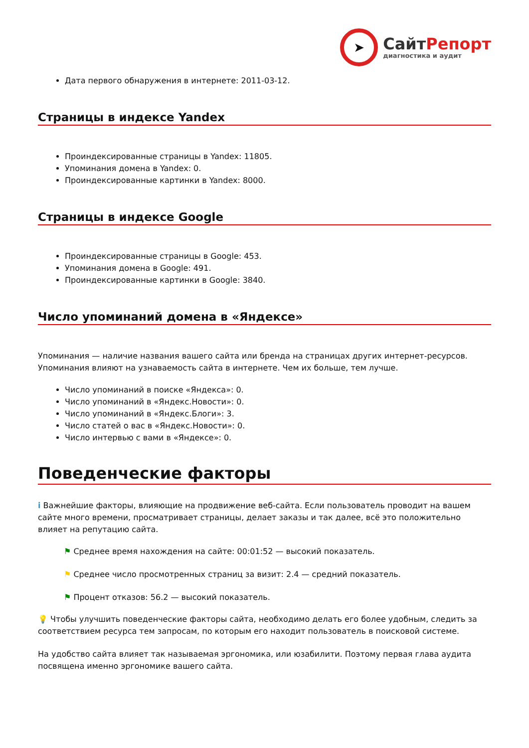➤
СайтРепорт
диагностика и аудит
Дата первого обнаружения в интернете: 2011-03-12.
Страницы в индексе Yandex
Проиндексированные страницы в Yandex: 11805.
Упоминания домена в Yandex: 0.
Проиндексированные картинки в Yandex: 8000.
Страницы в индексе Google
Проиндексированные страницы в Google: 453.
Упоминания домена в Google: 491.
Проиндексированные картинки в Google: 3840.
Число упоминаний домена в «Яндексе»
Упоминания — наличие названия вашего сайта или бренда на страницах других интернет-ресурсов. Упоминания влияют на узнаваемость сайта в интернете. Чем их больше, тем лучше.
Число упоминаний в поиске «Яндекса»: 0.
Число упоминаний в «Яндекс.Новости»: 0.
Число упоминаний в «Яндекс.Блоги»: 3.
Число статей о вас в «Яндекс.Новости»: 0.
Число интервью с вами в «Яндексе»: 0.
Поведенческие факторы
i Важнейшие факторы, влияющие на продвижение веб-сайта. Если пользователь проводит на вашем сайте много времени, просматривает страницы, делает заказы и так далее, всё это положительно влияет на репутацию сайта.
⚑ Среднее время нахождения на сайте: 00:01:52 — высокий показатель.
⚑ Среднее число просмотренных страниц за визит: 2.4 — средний показатель.
⚑ Процент отказов: 56.2 — высокий показатель.
💡 Чтобы улучшить поведенческие факторы сайта, необходимо делать его более удобным, следить за соответствием ресурса тем запросам, по которым его находит пользователь в поисковой системе.
На удобство сайта влияет так называемая эргономика, или юзабилити. Поэтому первая глава аудита посвящена именно эргономике вашего сайта.